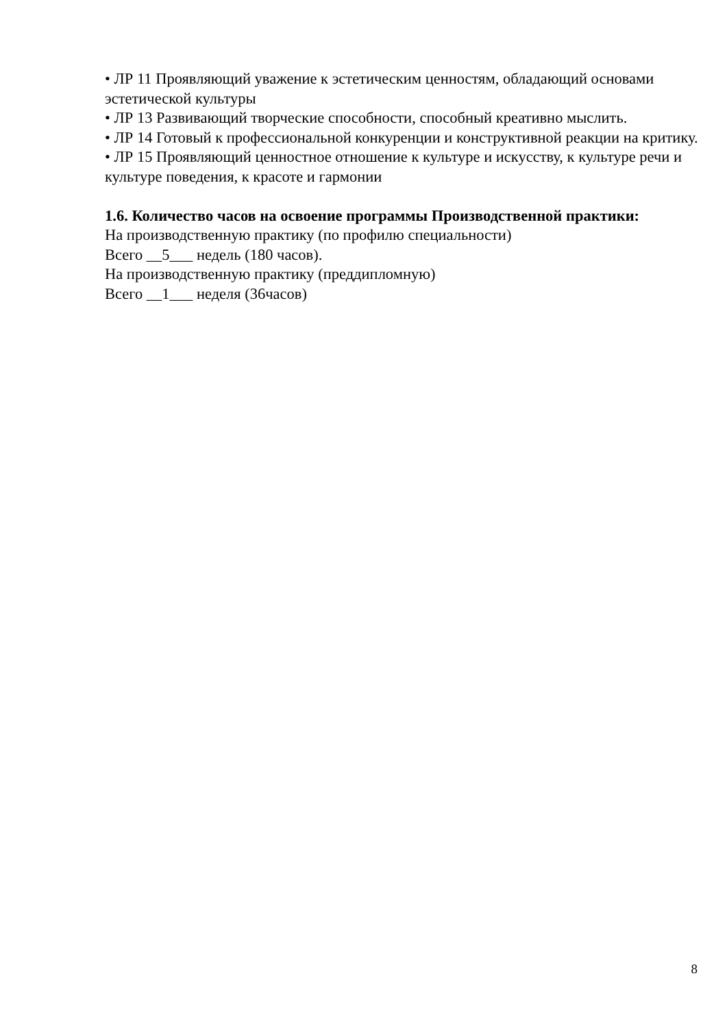• ЛР 11 Проявляющий уважение к эстетическим ценностям, обладающий основами эстетической культуры
• ЛР 13 Развивающий творческие способности, способный креативно мыслить.
• ЛР 14 Готовый к профессиональной конкуренции и конструктивной реакции на критику.
• ЛР 15 Проявляющий ценностное отношение к культуре и искусству, к культуре речи и культуре поведения, к красоте и гармонии
1.6. Количество часов на освоение программы Производственной практики:
На производственную практику (по профилю специальности)
Всего __5___ недель (180 часов).
На производственную практику (преддипломную)
Всего __1___ неделя (36часов)
8